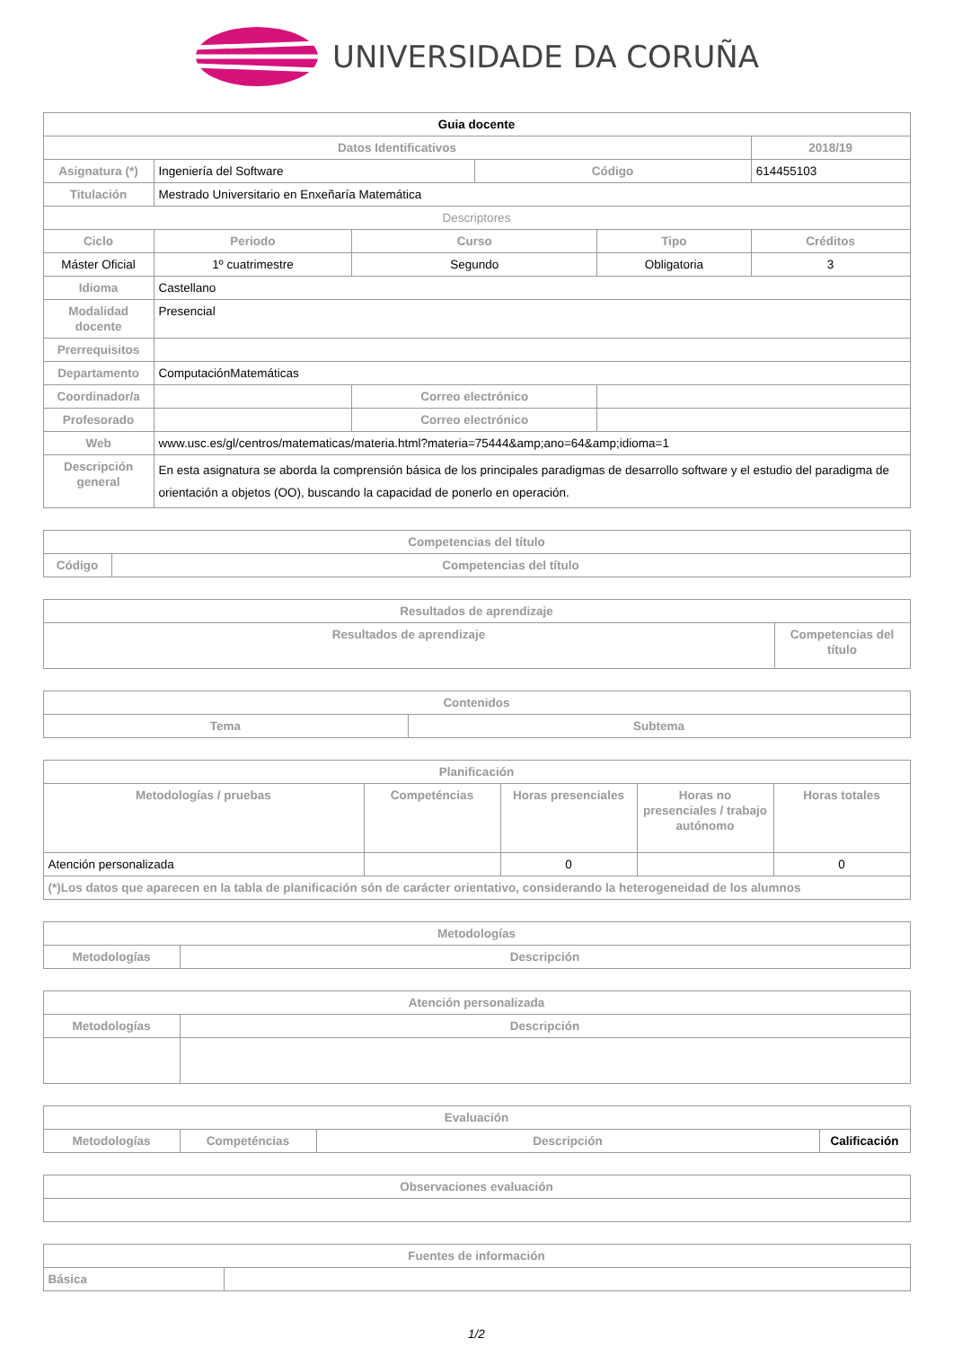UNIVERSIDADE DA CORUÑA
| Guia docente | | | | | | |
| --- | --- | --- | --- | --- | --- | --- |
| Datos Identificativos | | | | | | 2018/19 |
| Asignatura (*) | Ingeniería del Software | | | Código | | 614455103 |
| Titulación | Mestrado Universitario en Enxeñaría Matemática | | | | | |
| Descriptores | | | | | | |
| Ciclo | | Periodo | Curso | | Tipo | Créditos |
| Máster Oficial | | 1º cuatrimestre | Segundo | | Obligatoria | 3 |
| Idioma | Castellano | | | | | |
| Modalidad docente | Presencial | | | | | |
| Prerrequisitos | | | | | | |
| Departamento | ComputaciónMatemáticas | | | | | |
| Coordinador/a | | | Correo electrónico | | | |
| Profesorado | | | Correo electrónico | | | |
| Web | www.usc.es/gl/centros/matematicas/materia.html?materia=75444&amp;ano=64&amp;idioma=1 | | | | | |
| Descripción general | En esta asignatura se aborda la comprensión básica de los principales paradigmas de desarrollo software y el estudio del paradigma de orientación a objetos (OO), buscando la capacidad de ponerlo en operación. | | | | | |
| Competencias del título | |
| --- | --- |
| Código | Competencias del título |
| Resultados de aprendizaje | |
| --- | --- |
| Resultados de aprendizaje | Competencias del título |
| Contenidos | |
| --- | --- |
| Tema | Subtema |
| Planificación | | | | |
| --- | --- | --- | --- | --- |
| Metodologías / pruebas | Competéncias | Horas presenciales | Horas no presenciales / trabajo autónomo | Horas totales |
| Atención personalizada | | 0 | | 0 |
| (*)Los datos que aparecen en la tabla de planificación són de carácter orientativo, considerando la heterogeneidad de los alumnos | | | | |
| Metodologías | |
| --- | --- |
| Metodologías | Descripción |
| Atención personalizada | |
| --- | --- |
| Metodologías | Descripción |
| Evaluación | | | |
| --- | --- | --- | --- |
| Metodologías | Competéncias | Descripción | Calificación |
| Observaciones evaluación |
| --- |
| Fuentes de información | |
| --- | --- |
| Básica | |
1/2